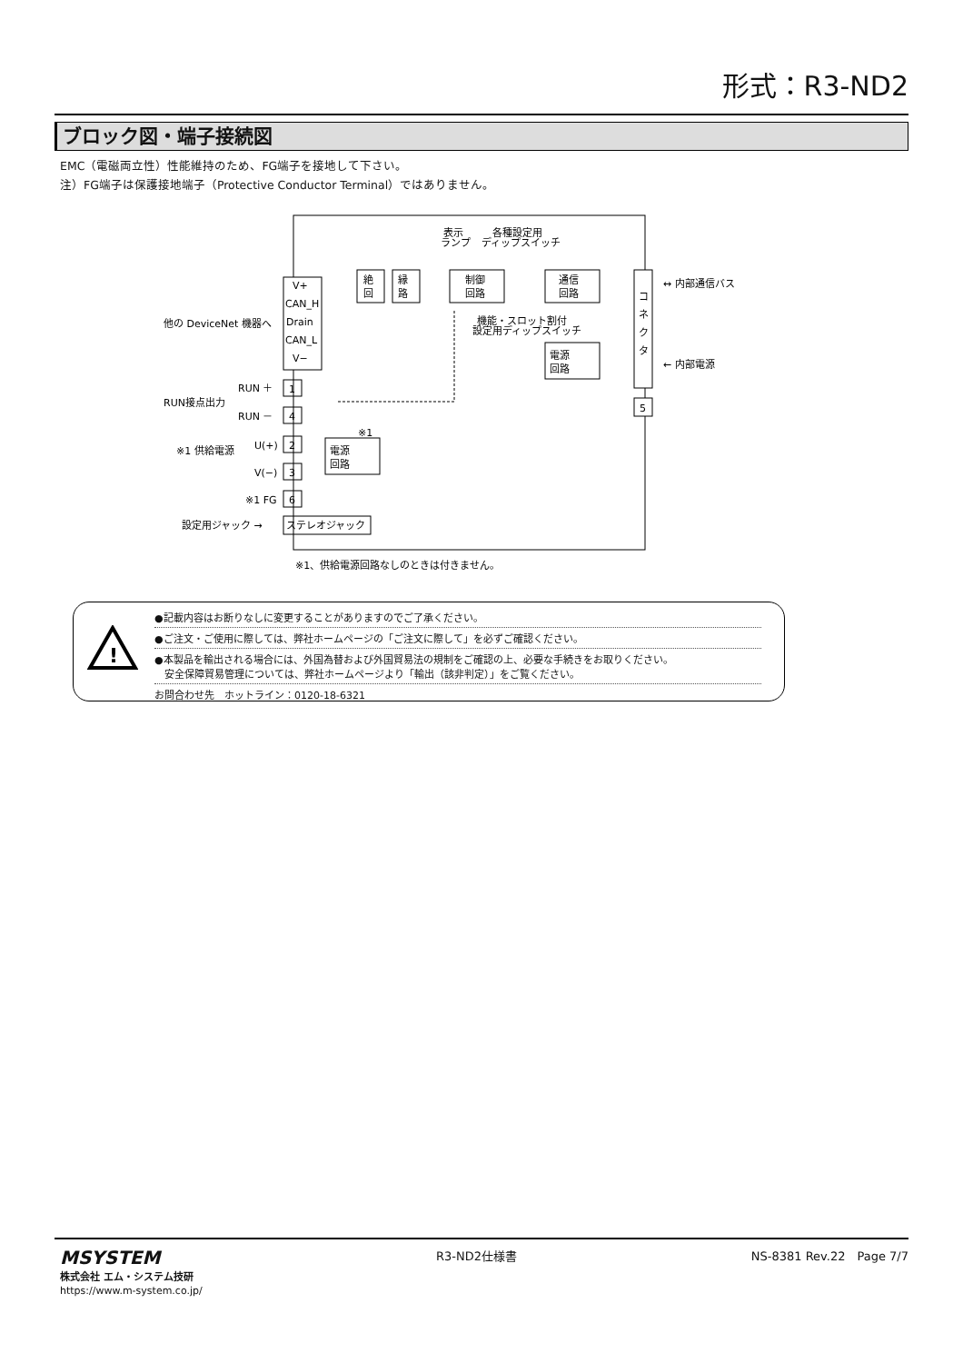形式：R3-ND2
ブロック図・端子接続図
EMC（電磁両立性）性能維持のため、FG端子を接地して下さい。
注）FG端子は保護接地端子（Protective Conductor Terminal）ではありません。
V+
CAN_H
Drain
CAN_L
V−
絶
回
縁
路
制御
回路
通信
回路
コ
ネ
ク
タ
電源
回路
電源
回路
1
4
2
3
6
5
ステレオジャック
表示
ランプ
各種設定用
ディップスイッチ
機能・スロット割付
設定用ディップスイッチ
↔ 内部通信バス
← 内部電源
他の DeviceNet 機器へ
RUN ＋
RUN接点出力
RUN －
U(+)
※1 供給電源
V(−)
※1 FG
※1
設定用ジャック →
※1、供給電源回路なしのときは付きません。
!
●記載内容はお断りなしに変更することがありますのでご了承ください。
●ご注文・ご使用に際しては、弊社ホームページの「ご注文に際して」を必ずご確認ください。
●本製品を輸出される場合には、外国為替および外国貿易法の規制をご確認の上、必要な手続きをお取りください。
　安全保障貿易管理については、弊社ホームページより「輸出（該非判定）」をご覧ください。
お問合わせ先　ホットライン：0120-18-6321
MSYSTEM
株式会社 エム・システム技研
https://www.m-system.co.jp/
R3-ND2仕様書 NS-8381 Rev.22　Page 7/7